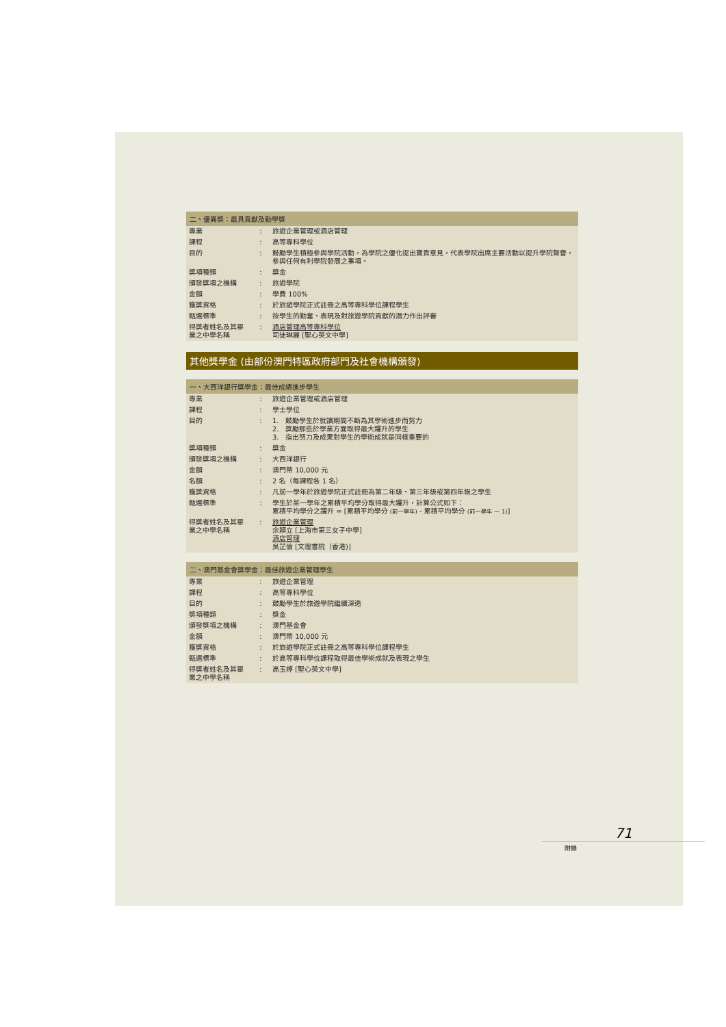| 二、優異獎：最具貢獻及勤學獎 | | |
| --- | --- | --- |
| 專業 | : | 旅遊企業管理或酒店管理 |
| 課程 | : | 高等專科學位 |
| 目的 | : | 鼓勵學生積極參與學院活動，為學院之優化提出寶貴意見，代表學院出席主要活動以提升學院聲譽，參與任何有利學院發展之事項。 |
| 獎項種類 | : | 獎金 |
| 頒發獎項之機構 | : | 旅遊學院 |
| 金額 | : | 學費 100% |
| 獲獎資格 | : | 於旅遊學院正式註冊之高等專科學位課程學生 |
| 甄選標準 | : | 按學生的勤奮、表現及對旅遊學院貢獻的潛力作出評審 |
| 得獎者姓名及其畢業之中學名稱 | : | 酒店管理高等專科學位 司徒琳麗 [聖心英文中學] |
其他獎學金 (由部份澳門特區政府部門及社會機構頒發)
| 一、大西洋銀行獎學金：最佳成績進步學生 | | |
| --- | --- | --- |
| 專業 | : | 旅遊企業管理或酒店管理 |
| 課程 | : | 學士學位 |
| 目的 | : | 1. 鼓勵學生於就讀期間不斷為其學術進步而努力 2. 獎勵那些於學業方面取得最大躍升的學生 3. 指出努力及成果對學生的學術成就是同樣重要的 |
| 獎項種類 | : | 獎金 |
| 頒發獎項之機構 | : | 大西洋銀行 |
| 金額 | : | 澳門幣 10,000 元 |
| 名額 | : | 2 名（每課程各 1 名） |
| 獲獎資格 | : | 凡前一學年於旅遊學院正式註冊為第二年級、第三年級或第四年級之學生 |
| 甄選標準 | : | 學生於某一學年之累積平均學分取得最大躍升，計算公式如下： 累積平均學分之躍升 = [累積平均學分 (前一學年) - 累積平均學分 (前一學年 — 1) ] |
| 得獎者姓名及其畢業之中學名稱 | : | 旅遊企業管理 余穎立 [上海市第三女子中學] 酒店管理 吳芷倫 [文理書院（香港)] |
| 二、澳門基金會獎學金：最佳旅遊企業管理學生 | | |
| --- | --- | --- |
| 專業 | : | 旅遊企業管理 |
| 課程 | : | 高等專科學位 |
| 目的 | : | 鼓勵學生於旅遊學院繼續深造 |
| 獎項種類 | : | 獎金 |
| 頒發獎項之機構 | : | 澳門基金會 |
| 金額 | : | 澳門幣 10,000 元 |
| 獲獎資格 | : | 於旅遊學院正式註冊之高等專科學位課程學生 |
| 甄選標準 | : | 於高等專科學位課程取得最佳學術成就及表現之學生 |
| 得獎者姓名及其畢業之中學名稱 | : | 高玉婷 [聖心英文中學] |
71
附錄